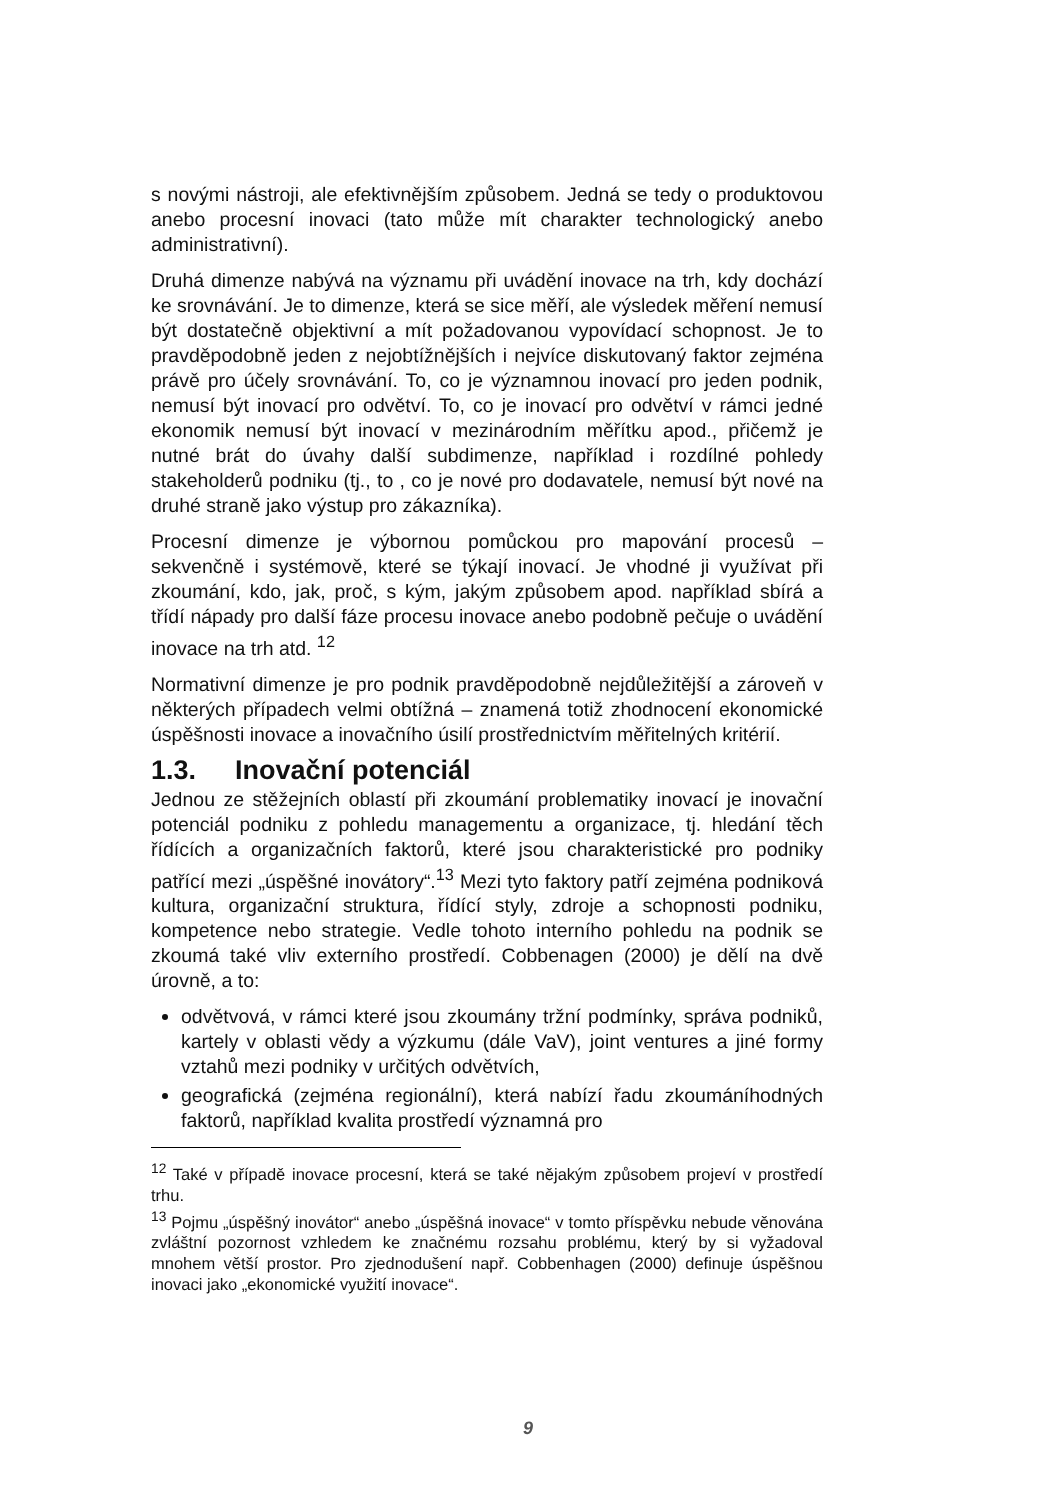s novými nástroji, ale efektivnějším způsobem. Jedná se tedy o produktovou anebo procesní inovaci (tato může mít charakter technologický anebo administrativní).
Druhá dimenze nabývá na významu při uvádění inovace na trh, kdy dochází ke srovnávání. Je to dimenze, která se sice měří, ale výsledek měření nemusí být dostatečně objektivní a mít požadovanou vypovídací schopnost. Je to pravděpodobně jeden z nejobtížnějších i nejvíce diskutovaný faktor zejména právě pro účely srovnávání. To, co je významnou inovací pro jeden podnik, nemusí být inovací pro odvětví. To, co je inovací pro odvětví v rámci jedné ekonomik nemusí být inovací v mezinárodním měřítku apod., přičemž je nutné brát do úvahy další subdimenze, například i rozdílné pohledy stakeholderů podniku (tj., to , co je nové pro dodavatele, nemusí být nové na druhé straně jako výstup pro zákazníka).
Procesní dimenze je výbornou pomůckou pro mapování procesů – sekvenčně i systémově, které se týkají inovací. Je vhodné ji využívat při zkoumání, kdo, jak, proč, s kým, jakým způsobem apod. například sbírá a třídí nápady pro další fáze procesu inovace anebo podobně pečuje o uvádění inovace na trh atd. <sup>12</sup>
Normativní dimenze je pro podnik pravděpodobně nejdůležitější a zároveň v některých případech velmi obtížná – znamená totiž zhodnocení ekonomické úspěšnosti inovace a inovačního úsilí prostřednictvím měřitelných kritérií.
1.3. Inovační potenciál
Jednou ze stěžejních oblastí při zkoumání problematiky inovací je inovační potenciál podniku z pohledu managementu a organizace, tj. hledání těch řídících a organizačních faktorů, které jsou charakteristické pro podniky patřící mezi „úspěšné inovátory“.<sup>13</sup> Mezi tyto faktory patří zejména podniková kultura, organizační struktura, řídící styly, zdroje a schopnosti podniku, kompetence nebo strategie. Vedle tohoto interního pohledu na podnik se zkoumá také vliv externího prostředí. Cobbenagen (2000) je dělí na dvě úrovně, a to:
odvětvová, v rámci které jsou zkoumány tržní podmínky, správa podniků, kartely v oblasti vědy a výzkumu (dále VaV), joint ventures a jiné formy vztahů mezi podniky v určitých odvětvích,
geografická (zejména regionální), která nabízí řadu zkoumáníhodných faktorů, například kvalita prostředí významná pro
<sup>12</sup> Také v případě inovace procesní, která se také nějakým způsobem projeví v prostředí trhu.
<sup>13</sup> Pojmu „úspěšný inovátor“ anebo „úspěšná inovace“ v tomto příspěvku nebude věnována zvláštní pozornost vzhledem ke značnému rozsahu problému, který by si vyžadoval mnohem větší prostor. Pro zjednodušení např. Cobbenhagen (2000) definuje úspěšnou inovaci jako „ekonomické využití inovace“.
9